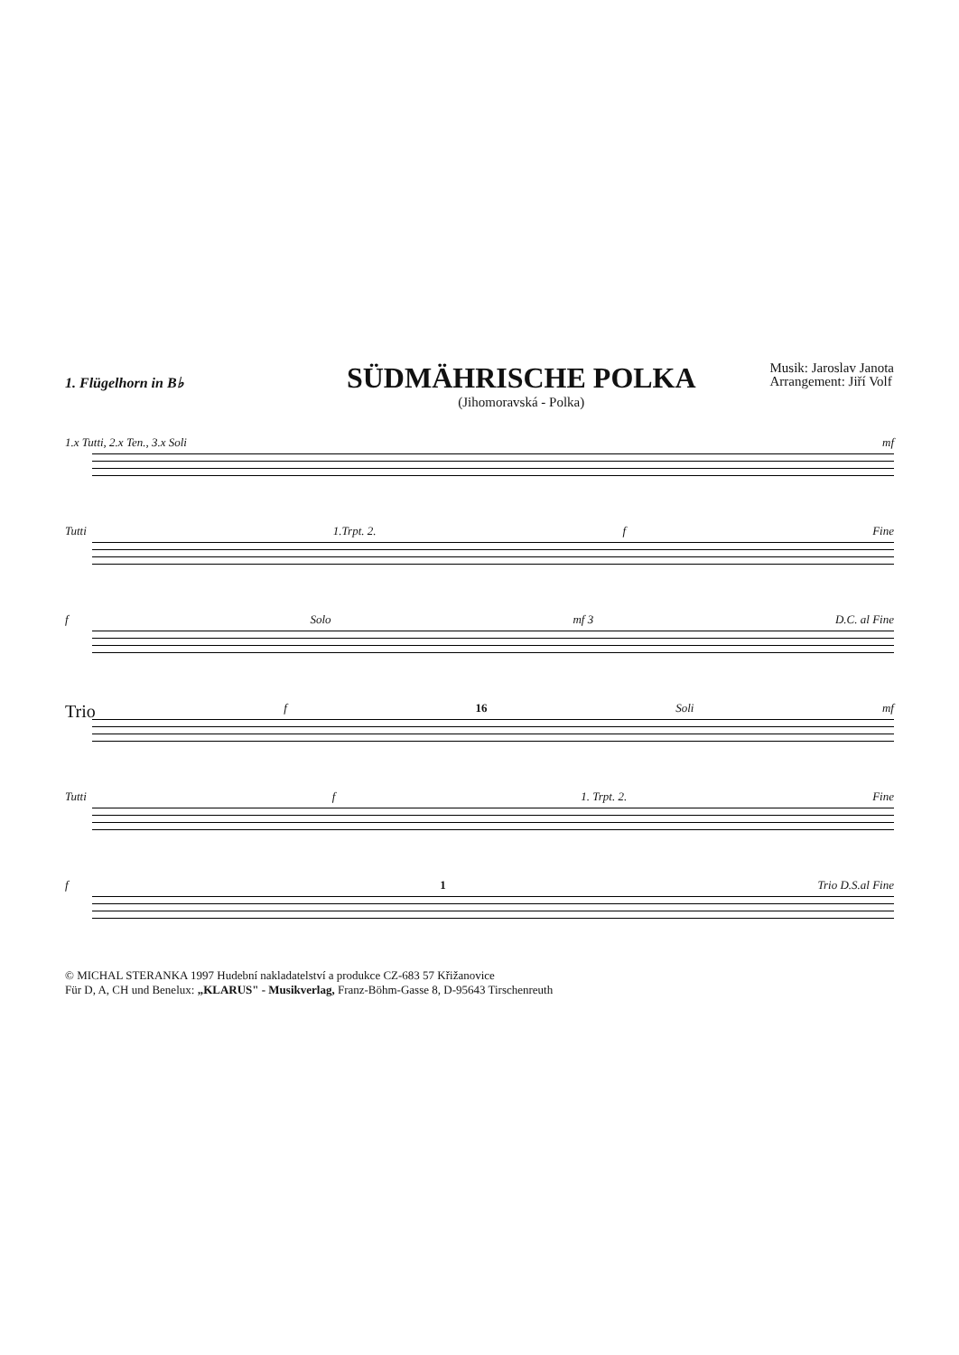1. Flügelhorn in B♭
SÜDMÄHRISCHE POLKA
(Jihomoravská - Polka)
Musik: Jaroslav Janota
Arrangement: Jiří Volf
1.x Tutti, 2.x Ten., 3.x Soli mf
Tutti 1.Trpt. 2. f Fine
f Solo mf 3 D.C. al Fine
Trio f 16 Soli mf
Tutti f 1. Trpt. 2. Fine
f 1 Trio D.S.al Fine
© MICHAL STERANKA 1997 Hudební nakladatelství a produkce CZ-683 57 Křižanovice
Für D, A, CH und Benelux: „KLARUS" - Musikverlag, Franz-Böhm-Gasse 8, D-95643 Tirschenreuth